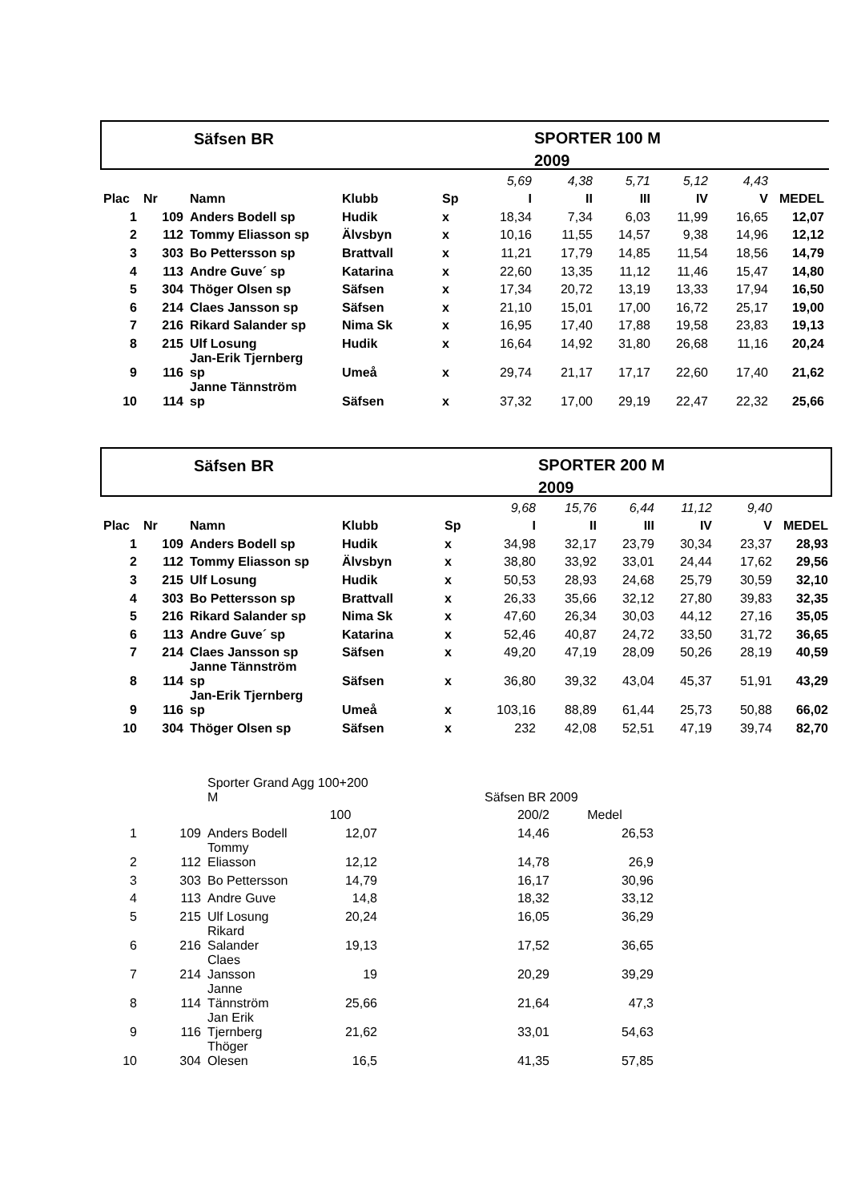Säfsen BR
SPORTER 100 M
2009
| | | | | | 5,69 | 4,38 | 5,71 | 5,12 | 4,43 | |
| Plac | Nr | Namn | Klubb | Sp | I | II | III | IV | V | MEDEL |
| 1 | 109 | Anders Bodell sp | Hudik | x | 18,34 | 7,34 | 6,03 | 11,99 | 16,65 | 12,07 |
| 2 | 112 | Tommy Eliasson sp | Älvsbyn | x | 10,16 | 11,55 | 14,57 | 9,38 | 14,96 | 12,12 |
| 3 | 303 | Bo Pettersson sp | Brattvall | x | 11,21 | 17,79 | 14,85 | 11,54 | 18,56 | 14,79 |
| 4 | 113 | Andre Guve´ sp | Katarina | x | 22,60 | 13,35 | 11,12 | 11,46 | 15,47 | 14,80 |
| 5 | 304 | Thöger Olsen sp | Säfsen | x | 17,34 | 20,72 | 13,19 | 13,33 | 17,94 | 16,50 |
| 6 | 214 | Claes Jansson sp | Säfsen | x | 21,10 | 15,01 | 17,00 | 16,72 | 25,17 | 19,00 |
| 7 | 216 | Rikard Salander sp | Nima Sk | x | 16,95 | 17,40 | 17,88 | 19,58 | 23,83 | 19,13 |
| 8 | 215 | Ulf Losung | Hudik | x | 16,64 | 14,92 | 31,80 | 26,68 | 11,16 | 20,24 |
| 9 | 116 | Jan-Erik Tjernberg sp | Umeå | x | 29,74 | 21,17 | 17,17 | 22,60 | 17,40 | 21,62 |
| 10 | 114 | Janne Tännström sp | Säfsen | x | 37,32 | 17,00 | 29,19 | 22,47 | 22,32 | 25,66 |
Säfsen BR
SPORTER 200 M
2009
| | | | | | 9,68 | 15,76 | 6,44 | 11,12 | 9,40 | |
| Plac | Nr | Namn | Klubb | Sp | I | II | III | IV | V | MEDEL |
| 1 | 109 | Anders Bodell sp | Hudik | x | 34,98 | 32,17 | 23,79 | 30,34 | 23,37 | 28,93 |
| 2 | 112 | Tommy Eliasson sp | Älvsbyn | x | 38,80 | 33,92 | 33,01 | 24,44 | 17,62 | 29,56 |
| 3 | 215 | Ulf Losung | Hudik | x | 50,53 | 28,93 | 24,68 | 25,79 | 30,59 | 32,10 |
| 4 | 303 | Bo Pettersson sp | Brattvall | x | 26,33 | 35,66 | 32,12 | 27,80 | 39,83 | 32,35 |
| 5 | 216 | Rikard Salander sp | Nima Sk | x | 47,60 | 26,34 | 30,03 | 44,12 | 27,16 | 35,05 |
| 6 | 113 | Andre Guve´ sp | Katarina | x | 52,46 | 40,87 | 24,72 | 33,50 | 31,72 | 36,65 |
| 7 | 214 | Claes Jansson sp | Säfsen | x | 49,20 | 47,19 | 28,09 | 50,26 | 28,19 | 40,59 |
| 8 | 114 | Janne Tännström sp | Säfsen | x | 36,80 | 39,32 | 43,04 | 45,37 | 51,91 | 43,29 |
| 9 | 116 | Jan-Erik Tjernberg sp | Umeå | x | 103,16 | 88,89 | 61,44 | 25,73 | 50,88 | 66,02 |
| 10 | 304 | Thöger Olsen sp | Säfsen | x | 232 | 42,08 | 52,51 | 47,19 | 39,74 | 82,70 |
| | | Sporter Grand Agg 100+200 M | | Säfsen BR 2009 | |
| | | | 100 | 200/2 | Medel |
| 1 | 109 | Anders Bodell | 12,07 | 14,46 | 26,53 |
| 2 | 112 | Tommy Eliasson | 12,12 | 14,78 | 26,9 |
| 3 | 303 | Bo Pettersson | 14,79 | 16,17 | 30,96 |
| 4 | 113 | Andre Guve | 14,8 | 18,32 | 33,12 |
| 5 | 215 | Ulf Losung | 20,24 | 16,05 | 36,29 |
| 6 | 216 | Rikard Salander | 19,13 | 17,52 | 36,65 |
| 7 | 214 | Claes Jansson | 19 | 20,29 | 39,29 |
| 8 | 114 | Janne Tännström | 25,66 | 21,64 | 47,3 |
| 9 | 116 | Jan Erik Tjernberg | 21,62 | 33,01 | 54,63 |
| 10 | 304 | Thöger Olesen | 16,5 | 41,35 | 57,85 |